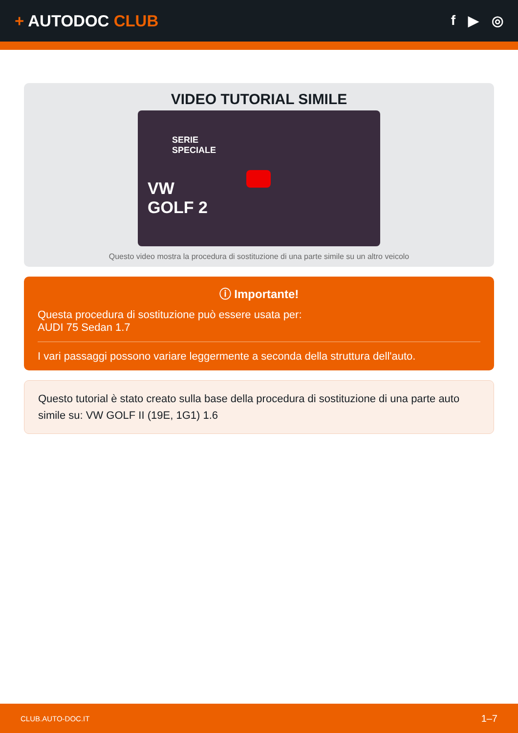+ AUTODOC CLUB
f ▶ ◎
VIDEO TUTORIAL SIMILE
SERIE
SPECIALE
VW
GOLF 2
Questo video mostra la procedura di sostituzione di una parte simile su un altro veicolo
ⓘ Importante!
Questa procedura di sostituzione può essere usata per:
AUDI 75 Sedan 1.7
I vari passaggi possono variare leggermente a seconda della struttura dell'auto.
Questo tutorial è stato creato sulla base della procedura di sostituzione di una parte auto simile su: VW GOLF II (19E, 1G1) 1.6
CLUB.AUTO-DOC.IT 1–7